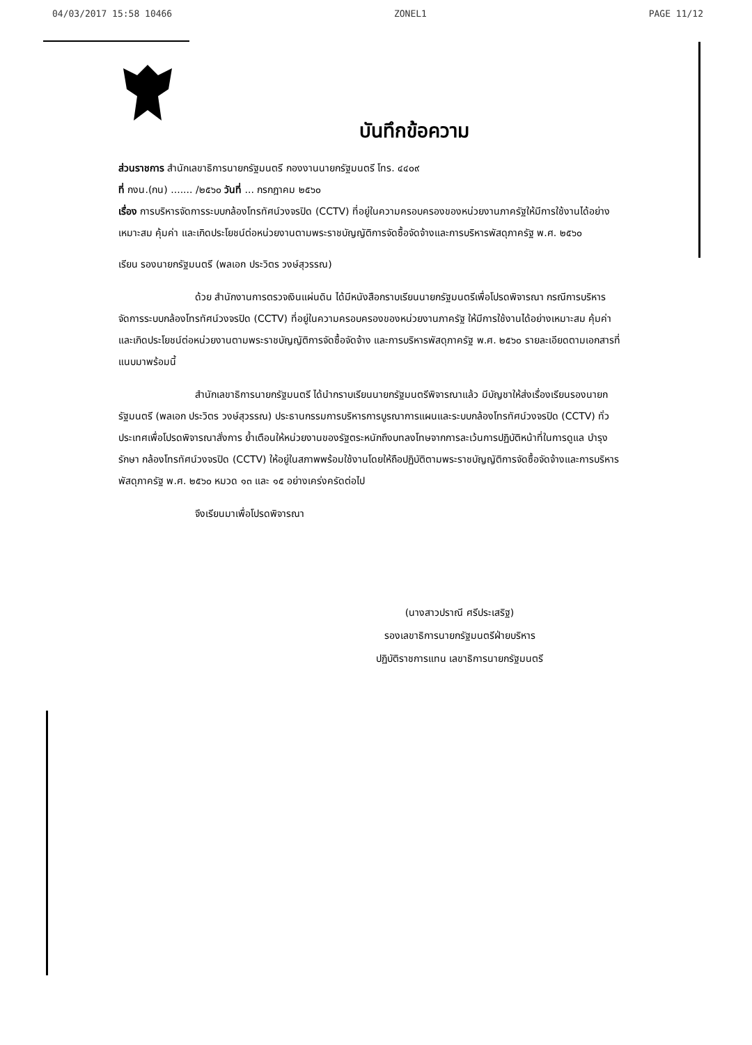04/03/2017 15:58 10466 ZONEL1 PAGE 11/12
บันทึกข้อความ
ส่วนราชการ สำนักเลขาธิการนายกรัฐมนตรี กองงานนายกรัฐมนตรี โทร. ๔๔๐๙
ที่ กงน.(กน) ....... /๒๕๖๐ วันที่ ... กรกฎาคม ๒๕๖๐
เรื่อง การบริหารจัดการระบบกล้องโทรทัศน์วงจรปิด (CCTV) ที่อยู่ในความครอบครองของหน่วยงานภาครัฐให้มีการใช้งานได้อย่างเหมาะสม คุ้มค่า และเกิดประโยชน์ต่อหน่วยงานตามพระราชบัญญัติการจัดซื้อจัดจ้างและการบริหารพัสดุภาครัฐ พ.ศ. ๒๕๖๐
เรียน รองนายกรัฐมนตรี (พลเอก ประวิตร วงษ์สุวรรณ)
ด้วย สำนักงานการตรวจเงินแผ่นดิน ได้มีหนังสือกราบเรียนนายกรัฐมนตรีเพื่อโปรดพิจารณา กรณีการบริหารจัดการระบบกล้องโทรทัศน์วงจรปิด (CCTV) ที่อยู่ในความครอบครองของหน่วยงานภาครัฐ ให้มีการใช้งานได้อย่างเหมาะสม คุ้มค่า และเกิดประโยชน์ต่อหน่วยงานตามพระราชบัญญัติการจัดซื้อจัดจ้าง และการบริหารพัสดุภาครัฐ พ.ศ. ๒๕๖๐ รายละเอียดตามเอกสารที่แนบมาพร้อมนี้
สำนักเลขาธิการนายกรัฐมนตรี ได้นำกราบเรียนนายกรัฐมนตรีพิจารณาแล้ว มีบัญชาให้ส่งเรื่องเรียนรองนายกรัฐมนตรี (พลเอก ประวิตร วงษ์สุวรรณ) ประธานกรรมการบริหารการบูรณาการแผนและระบบกล้องโทรทัศน์วงจรปิด (CCTV) ทั่วประเทศเพื่อโปรดพิจารณาสั่งการ ย้ำเตือนให้หน่วยงานของรัฐตระหนักถึงบทลงโทษจากการละเว้นการปฏิบัติหน้าที่ในการดูแล บำรุงรักษา กล้องโทรทัศน์วงจรปิด (CCTV) ให้อยู่ในสภาพพร้อมใช้งานโดยให้ถือปฏิบัติตามพระราชบัญญัติการจัดซื้อจัดจ้างและการบริหารพัสดุภาครัฐ พ.ศ. ๒๕๖๐ หมวด ๑๓ และ ๑๕ อย่างเคร่งครัดต่อไป
จึงเรียนมาเพื่อโปรดพิจารณา
(นางสาวปราณี ศรีประเสริฐ)
รองเลขาธิการนายกรัฐมนตรีฝ่ายบริหาร
ปฏิบัติราชการแทน เลขาธิการนายกรัฐมนตรี